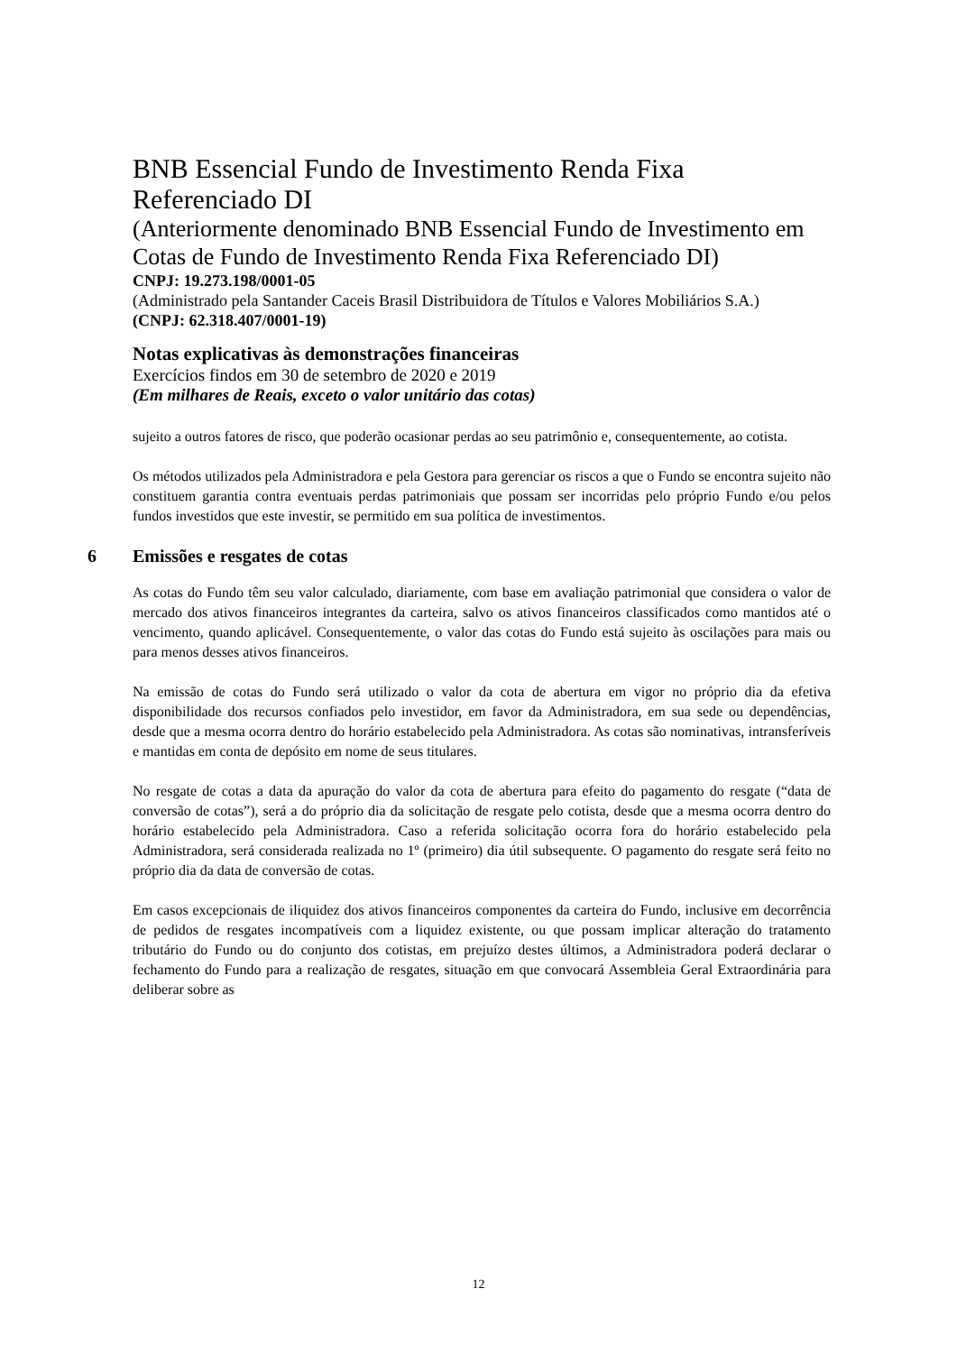BNB Essencial Fundo de Investimento Renda Fixa Referenciado DI
(Anteriormente denominado BNB Essencial Fundo de Investimento em Cotas de Fundo de Investimento Renda Fixa Referenciado DI)
CNPJ: 19.273.198/0001-05
(Administrado pela Santander Caceis Brasil Distribuidora de Títulos e Valores Mobiliários S.A.)
(CNPJ: 62.318.407/0001-19)
Notas explicativas às demonstrações financeiras
Exercícios findos em 30 de setembro de 2020 e 2019
(Em milhares de Reais, exceto o valor unitário das cotas)
sujeito a outros fatores de risco, que poderão ocasionar perdas ao seu patrimônio e, consequentemente, ao cotista.
Os métodos utilizados pela Administradora e pela Gestora para gerenciar os riscos a que o Fundo se encontra sujeito não constituem garantia contra eventuais perdas patrimoniais que possam ser incorridas pelo próprio Fundo e/ou pelos fundos investidos que este investir, se permitido em sua política de investimentos.
6 Emissões e resgates de cotas
As cotas do Fundo têm seu valor calculado, diariamente, com base em avaliação patrimonial que considera o valor de mercado dos ativos financeiros integrantes da carteira, salvo os ativos financeiros classificados como mantidos até o vencimento, quando aplicável. Consequentemente, o valor das cotas do Fundo está sujeito às oscilações para mais ou para menos desses ativos financeiros.
Na emissão de cotas do Fundo será utilizado o valor da cota de abertura em vigor no próprio dia da efetiva disponibilidade dos recursos confiados pelo investidor, em favor da Administradora, em sua sede ou dependências, desde que a mesma ocorra dentro do horário estabelecido pela Administradora. As cotas são nominativas, intransferíveis e mantidas em conta de depósito em nome de seus titulares.
No resgate de cotas a data da apuração do valor da cota de abertura para efeito do pagamento do resgate (“data de conversão de cotas”), será a do próprio dia da solicitação de resgate pelo cotista, desde que a mesma ocorra dentro do horário estabelecido pela Administradora. Caso a referida solicitação ocorra fora do horário estabelecido pela Administradora, será considerada realizada no 1º (primeiro) dia útil subsequente. O pagamento do resgate será feito no próprio dia da data de conversão de cotas.
Em casos excepcionais de iliquidez dos ativos financeiros componentes da carteira do Fundo, inclusive em decorrência de pedidos de resgates incompatíveis com a liquidez existente, ou que possam implicar alteração do tratamento tributário do Fundo ou do conjunto dos cotistas, em prejuízo destes últimos, a Administradora poderá declarar o fechamento do Fundo para a realização de resgates, situação em que convocará Assembleia Geral Extraordinária para deliberar sobre as
12